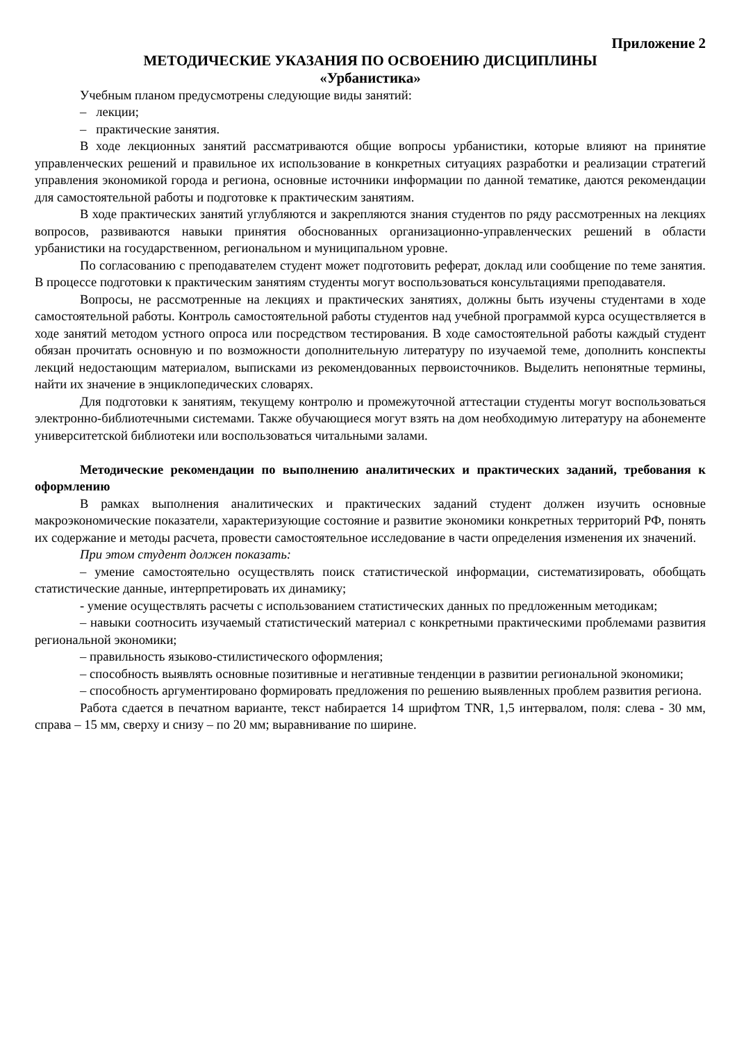Приложение 2
МЕТОДИЧЕСКИЕ УКАЗАНИЯ ПО ОСВОЕНИЮ ДИСЦИПЛИНЫ
«Урбанистика»
Учебным планом предусмотрены следующие виды занятий:
– лекции;
– практические занятия.
В ходе лекционных занятий рассматриваются общие вопросы урбанистики, которые влияют на принятие управленческих решений и правильное их использование в конкретных ситуациях разработки и реализации стратегий управления экономикой города и региона, основные источники информации по данной тематике, даются рекомендации для самостоятельной работы и подготовке к практическим занятиям.
В ходе практических занятий углубляются и закрепляются знания студентов по ряду рассмотренных на лекциях вопросов, развиваются навыки принятия обоснованных организационно-управленческих решений в области урбанистики на государственном, региональном и муниципальном уровне.
По согласованию с преподавателем студент может подготовить реферат, доклад или сообщение по теме занятия. В процессе подготовки к практическим занятиям студенты могут воспользоваться консультациями преподавателя.
Вопросы, не рассмотренные на лекциях и практических занятиях, должны быть изучены студентами в ходе самостоятельной работы. Контроль самостоятельной работы студентов над учебной программой курса осуществляется в ходе занятий методом устного опроса или посредством тестирования. В ходе самостоятельной работы каждый студент обязан прочитать основную и по возможности дополнительную литературу по изучаемой теме, дополнить конспекты лекций недостающим материалом, выписками из рекомендованных первоисточников. Выделить непонятные термины, найти их значение в энциклопедических словарях.
Для подготовки к занятиям, текущему контролю и промежуточной аттестации студенты могут воспользоваться электронно-библиотечными системами. Также обучающиеся могут взять на дом необходимую литературу на абонементе университетской библиотеки или воспользоваться читальными залами.
Методические рекомендации по выполнению аналитических и практических заданий, требования к оформлению
В рамках выполнения аналитических и практических заданий студент должен изучить основные макроэкономические показатели, характеризующие состояние и развитие экономики конкретных территорий РФ, понять их содержание и методы расчета, провести самостоятельное исследование в части определения изменения их значений.
При этом студент должен показать:
– умение самостоятельно осуществлять поиск статистической информации, систематизировать, обобщать статистические данные, интерпретировать их динамику;
- умение осуществлять расчеты с использованием статистических данных по предложенным методикам;
– навыки соотносить изучаемый статистический материал с конкретными практическими проблемами развития региональной экономики;
– правильность языково-стилистического оформления;
– способность выявлять основные позитивные и негативные тенденции в развитии региональной экономики;
– способность аргументировано формировать предложения по решению выявленных проблем развития региона.
Работа сдается в печатном варианте, текст набирается 14 шрифтом TNR, 1,5 интервалом, поля: слева - 30 мм, справа – 15 мм, сверху и снизу – по 20 мм; выравнивание по ширине.